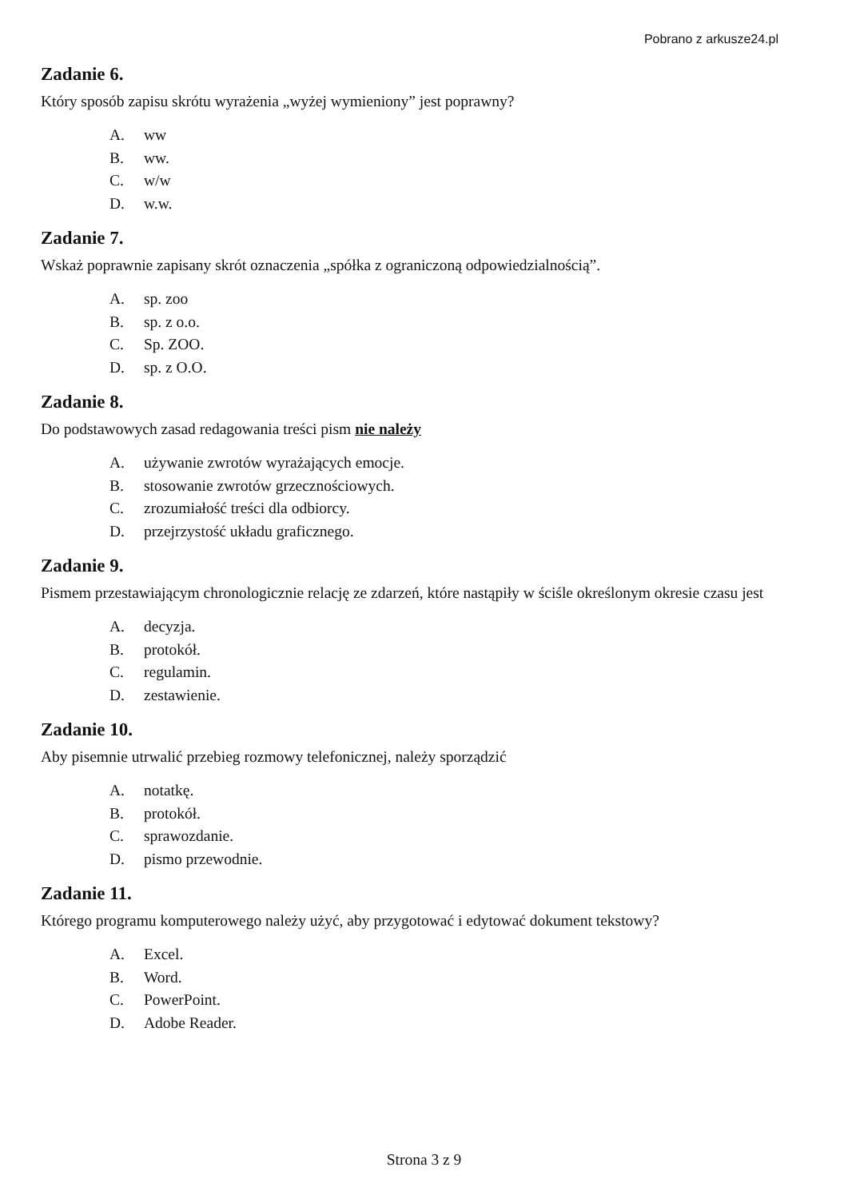Pobrano z arkusze24.pl
Zadanie 6.
Który sposób zapisu skrótu wyrażenia „wyżej wymieniony” jest poprawny?
A. ww
B. ww.
C. w/w
D. w.w.
Zadanie 7.
Wskaż poprawnie zapisany skrót oznaczenia „spółka z ograniczoną odpowiedzialnością”.
A. sp. zoo
B. sp. z o.o.
C. Sp. ZOO.
D. sp. z O.O.
Zadanie 8.
Do podstawowych zasad redagowania treści pism nie należy
A. używanie zwrotów wyrażających emocje.
B. stosowanie zwrotów grzecznościowych.
C. zrozumiałość treści dla odbiorcy.
D. przejrzystość układu graficznego.
Zadanie 9.
Pismem przestawiającym chronologicznie relację ze zdarzeń, które nastąpiły w ściśle określonym okresie czasu jest
A. decyzja.
B. protokół.
C. regulamin.
D. zestawienie.
Zadanie 10.
Aby pisemnie utrwalić przebieg rozmowy telefonicznej, należy sporządzić
A. notatkę.
B. protokół.
C. sprawozdanie.
D. pismo przewodnie.
Zadanie 11.
Którego programu komputerowego należy użyć, aby przygotować i edytować dokument tekstowy?
A. Excel.
B. Word.
C. PowerPoint.
D. Adobe Reader.
Strona 3 z 9